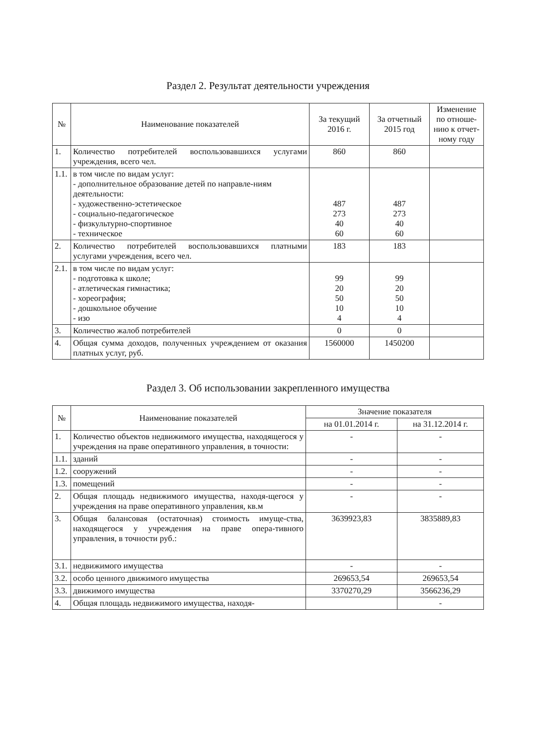Раздел 2. Результат деятельности учреждения
| № | Наименование показателей | За текущий 2016 г. | За отчетный 2015 год | Изменение по отноше-нию к отчет-ному году |
| --- | --- | --- | --- | --- |
| 1. | Количество потребителей воспользовавшихся услугами учреждения, всего чел. | 860 | 860 | |
| 1.1. | в том числе по видам услуг: - дополнительное образование детей по направле-ниям деятельности: - художественно-эстетическое - социально-педагогическое - физкультурно-спортивное - техническое | 487 273 40 60 | 487 273 40 60 | |
| 2. | Количество потребителей воспользовавшихся платными услугами учреждения, всего чел. | 183 | 183 | |
| 2.1. | в том числе по видам услуг: - подготовка к школе; - атлетическая гимнастика; - хореография; - дошкольное обучение - изо | 99 20 50 10 4 | 99 20 50 10 4 | |
| 3. | Количество жалоб потребителей | 0 | 0 | |
| 4. | Общая сумма доходов, полученных учреждением от оказания платных услуг, руб. | 1560000 | 1450200 | |
Раздел 3. Об использовании закрепленного имущества
| № | Наименование показателей | Значение показателя | |
| --- | --- | --- | --- |
| | | на 01.01.2014 г. | на 31.12.2014 г. |
| 1. | Количество объектов недвижимого имущества, находящегося у учреждения на праве оперативного управления, в точности: | - | - |
| 1.1. | зданий | - | - |
| 1.2. | сооружений | - | - |
| 1.3. | помещений | - | - |
| 2. | Общая площадь недвижимого имущества, находя-щегося у учреждения на праве оперативного управления, кв.м | - | - |
| 3. | Общая балансовая (остаточная) стоимость имуще-ства, находящегося у учреждения на праве опера-тивного управления, в точности руб.: | 3639923,83 | 3835889,83 |
| 3.1. | недвижимого имущества | - | - |
| 3.2. | особо ценного движимого имущества | 269653,54 | 269653,54 |
| 3.3. | движимого имущества | 3370270,29 | 3566236,29 |
| 4. | Общая площадь недвижимого имущества, находя- | | - |